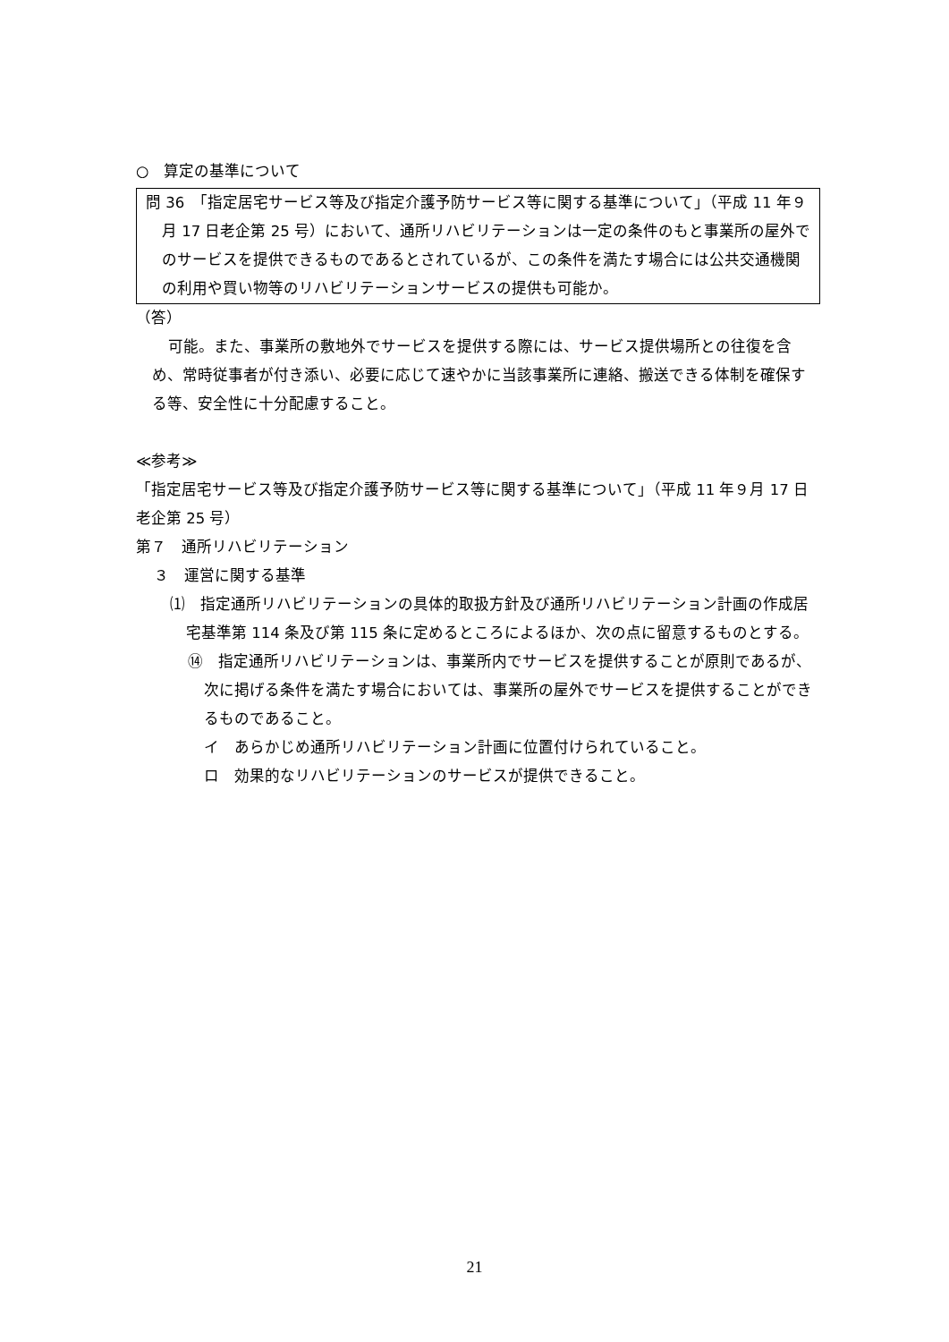○　算定の基準について
問 36　「指定居宅サービス等及び指定介護予防サービス等に関する基準について」（平成 11 年９月 17 日老企第 25 号）において、通所リハビリテーションは一定の条件のもと事業所の屋外でのサービスを提供できるものであるとされているが、この条件を満たす場合には公共交通機関の利用や買い物等のリハビリテーションサービスの提供も可能か。
（答）
可能。また、事業所の敷地外でサービスを提供する際には、サービス提供場所との往復を含め、常時従事者が付き添い、必要に応じて速やかに当該事業所に連絡、搬送できる体制を確保する等、安全性に十分配慮すること。
≪参考≫
「指定居宅サービス等及び指定介護予防サービス等に関する基準について」（平成 11 年９月 17 日老企第 25 号）
第７　通所リハビリテーション
３　運営に関する基準
⑴　指定通所リハビリテーションの具体的取扱方針及び通所リハビリテーション計画の作成居宅基準第 114 条及び第 115 条に定めるところによるほか、次の点に留意するものとする。
⑭　指定通所リハビリテーションは、事業所内でサービスを提供することが原則であるが、次に掲げる条件を満たす場合においては、事業所の屋外でサービスを提供することができるものであること。
イ　あらかじめ通所リハビリテーション計画に位置付けられていること。
ロ　効果的なリハビリテーションのサービスが提供できること。
21